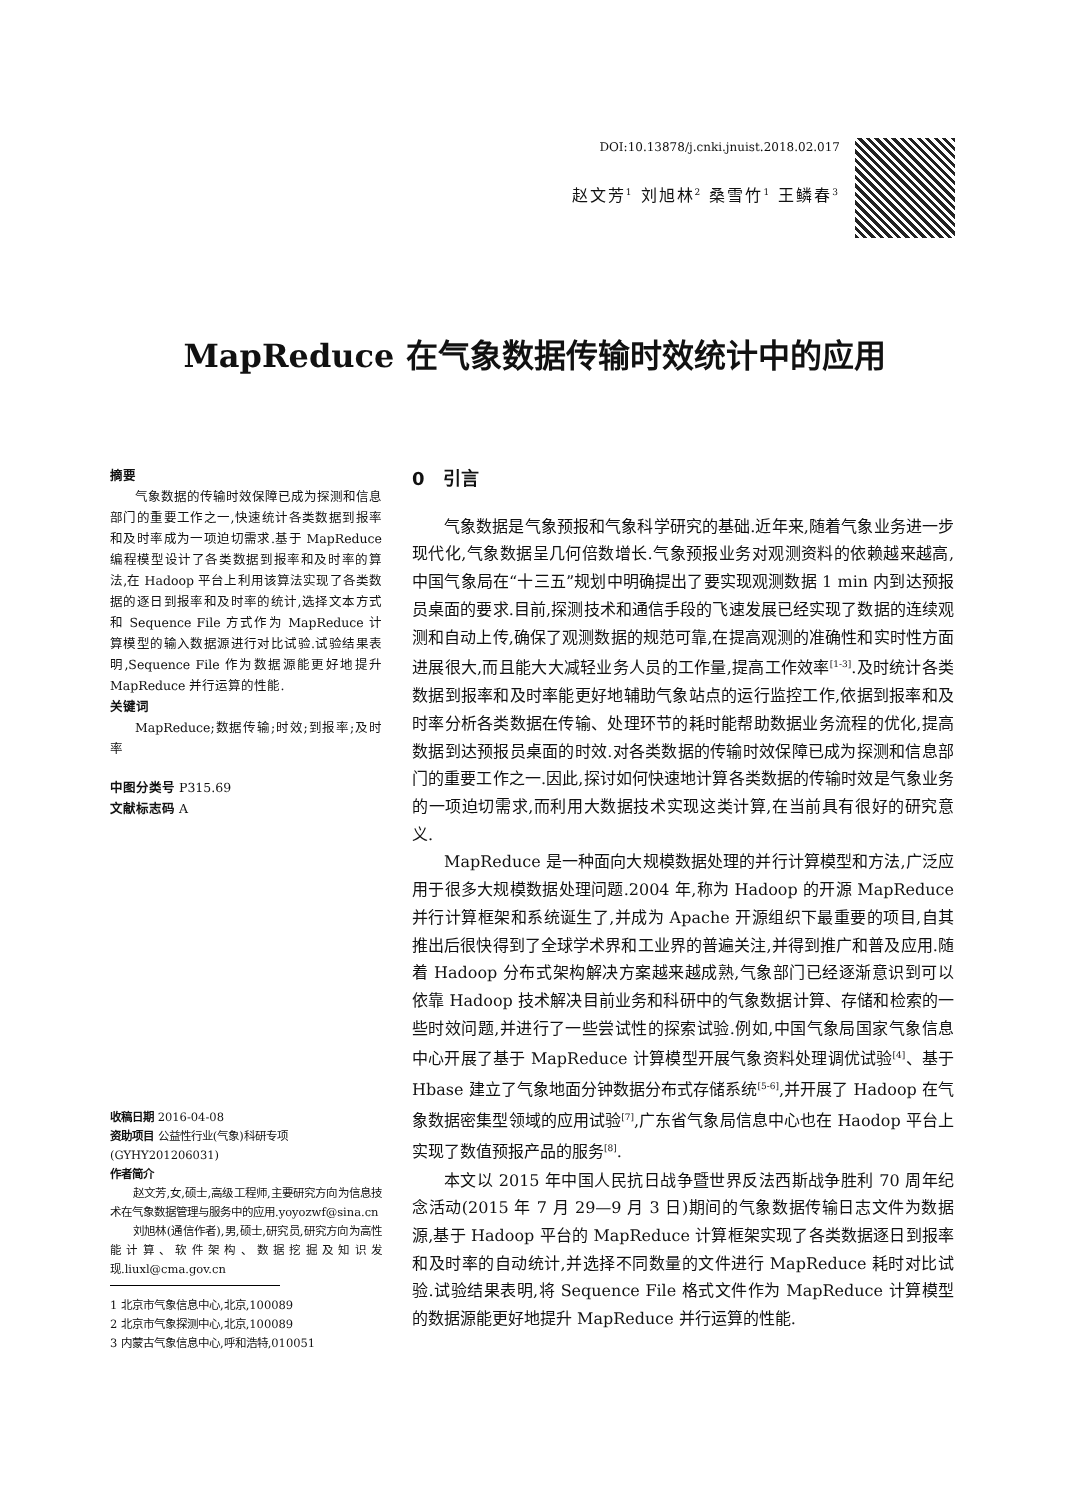DOI:10.13878/j.cnki.jnuist.2018.02.017
赵文芳<sup>1</sup> 刘旭林<sup>2</sup> 桑雪竹<sup>1</sup> 王鳞春<sup>3</sup>
MapReduce 在气象数据传输时效统计中的应用
摘要
气象数据的传输时效保障已成为探测和信息部门的重要工作之一,快速统计各类数据到报率和及时率成为一项迫切需求.基于 MapReduce 编程模型设计了各类数据到报率和及时率的算法,在 Hadoop 平台上利用该算法实现了各类数据的逐日到报率和及时率的统计,选择文本方式和 Sequence File 方式作为 MapReduce 计算模型的输入数据源进行对比试验.试验结果表明,Sequence File 作为数据源能更好地提升 MapReduce 并行运算的性能.
关键词
MapReduce;数据传输;时效;到报率;及时率
中图分类号 P315.69
文献标志码 A
收稿日期 2016-04-08
资助项目 公益性行业(气象)科研专项(GYHY201206031)
作者简介
赵文芳,女,硕士,高级工程师,主要研究方向为信息技术在气象数据管理与服务中的应用.yoyozwf@sina.cn
刘旭林(通信作者),男,硕士,研究员,研究方向为高性能计算、软件架构、数据挖掘及知识发现.liuxl@cma.gov.cn
1 北京市气象信息中心,北京,100089
2 北京市气象探测中心,北京,100089
3 内蒙古气象信息中心,呼和浩特,010051
0　引言
气象数据是气象预报和气象科学研究的基础.近年来,随着气象业务进一步现代化,气象数据呈几何倍数增长.气象预报业务对观测资料的依赖越来越高,中国气象局在“十三五”规划中明确提出了要实现观测数据 1 min 内到达预报员桌面的要求.目前,探测技术和通信手段的飞速发展已经实现了数据的连续观测和自动上传,确保了观测数据的规范可靠,在提高观测的准确性和实时性方面进展很大,而且能大大减轻业务人员的工作量,提高工作效率<sup>[1-3]</sup>.及时统计各类数据到报率和及时率能更好地辅助气象站点的运行监控工作,依据到报率和及时率分析各类数据在传输、处理环节的耗时能帮助数据业务流程的优化,提高数据到达预报员桌面的时效.对各类数据的传输时效保障已成为探测和信息部门的重要工作之一.因此,探讨如何快速地计算各类数据的传输时效是气象业务的一项迫切需求,而利用大数据技术实现这类计算,在当前具有很好的研究意义.
MapReduce 是一种面向大规模数据处理的并行计算模型和方法,广泛应用于很多大规模数据处理问题.2004 年,称为 Hadoop 的开源 MapReduce 并行计算框架和系统诞生了,并成为 Apache 开源组织下最重要的项目,自其推出后很快得到了全球学术界和工业界的普遍关注,并得到推广和普及应用.随着 Hadoop 分布式架构解决方案越来越成熟,气象部门已经逐渐意识到可以依靠 Hadoop 技术解决目前业务和科研中的气象数据计算、存储和检索的一些时效问题,并进行了一些尝试性的探索试验.例如,中国气象局国家气象信息中心开展了基于 MapReduce 计算模型开展气象资料处理调优试验<sup>[4]</sup>、基于 Hbase 建立了气象地面分钟数据分布式存储系统<sup>[5-6]</sup>,并开展了 Hadoop 在气象数据密集型领域的应用试验<sup>[7]</sup>,广东省气象局信息中心也在 Haodop 平台上实现了数值预报产品的服务<sup>[8]</sup>.
本文以 2015 年中国人民抗日战争暨世界反法西斯战争胜利 70 周年纪念活动(2015 年 7 月 29—9 月 3 日)期间的气象数据传输日志文件为数据源,基于 Hadoop 平台的 MapReduce 计算框架实现了各类数据逐日到报率和及时率的自动统计,并选择不同数量的文件进行 MapReduce 耗时对比试验.试验结果表明,将 Sequence File 格式文件作为 MapReduce 计算模型的数据源能更好地提升 MapReduce 并行运算的性能.